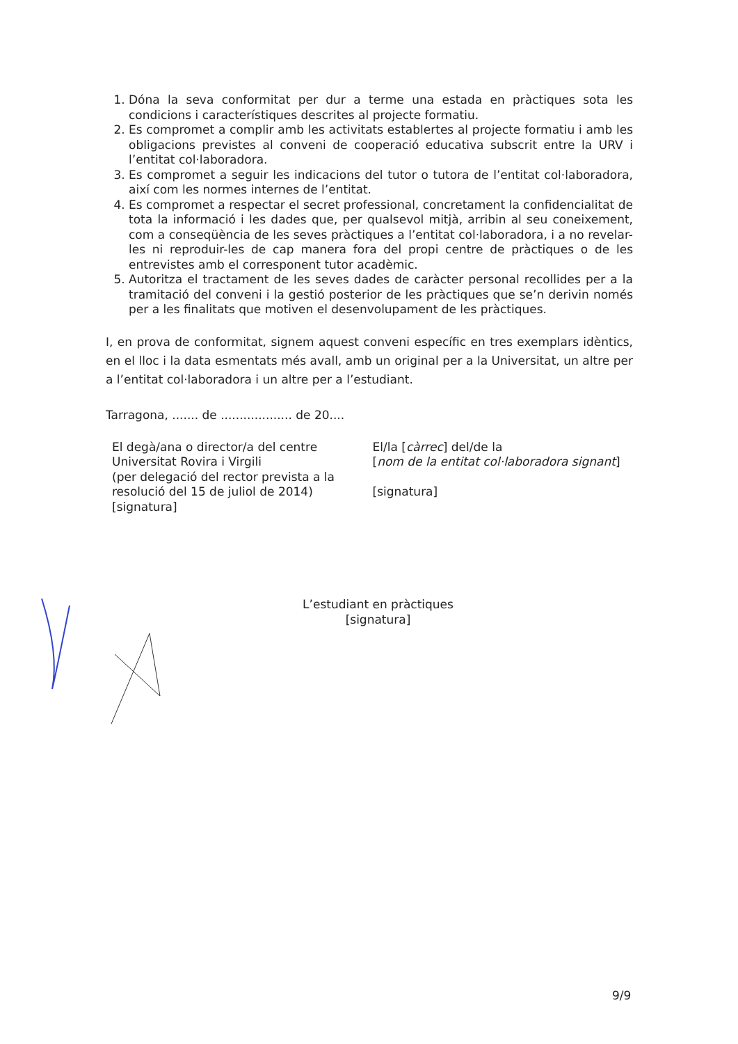1. Dóna la seva conformitat per dur a terme una estada en pràctiques sota les condicions i característiques descrites al projecte formatiu.
2. Es compromet a complir amb les activitats establertes al projecte formatiu i amb les obligacions previstes al conveni de cooperació educativa subscrit entre la URV i l’entitat col·laboradora.
3. Es compromet a seguir les indicacions del tutor o tutora de l’entitat col·laboradora, així com les normes internes de l’entitat.
4. Es compromet a respectar el secret professional, concretament la confidencialitat de tota la informació i les dades que, per qualsevol mitjà, arribin al seu coneixement, com a conseqüència de les seves pràctiques a l’entitat col·laboradora, i a no revelar-les ni reproduir-les de cap manera fora del propi centre de pràctiques o de les entrevistes amb el corresponent tutor acadèmic.
5. Autoritza el tractament de les seves dades de caràcter personal recollides per a la tramitació del conveni i la gestió posterior de les pràctiques que se’n derivin només per a les finalitats que motiven el desenvolupament de les pràctiques.
I, en prova de conformitat, signem aquest conveni específic en tres exemplars idèntics, en el lloc i la data esmentats més avall, amb un original per a la Universitat, un altre per a l’entitat col·laboradora i un altre per a l’estudiant.
Tarragona, ....... de ................... de 20....
El degà/ana o director/a del centre
Universitat Rovira i Virgili
(per delegació del rector prevista a la resolució del 15 de juliol de 2014)
[signatura]
El/la [càrrec] del/de la
[nom de la entitat col·laboradora signant]
[signatura]
L’estudiant en pràctiques
[signatura]
9/9